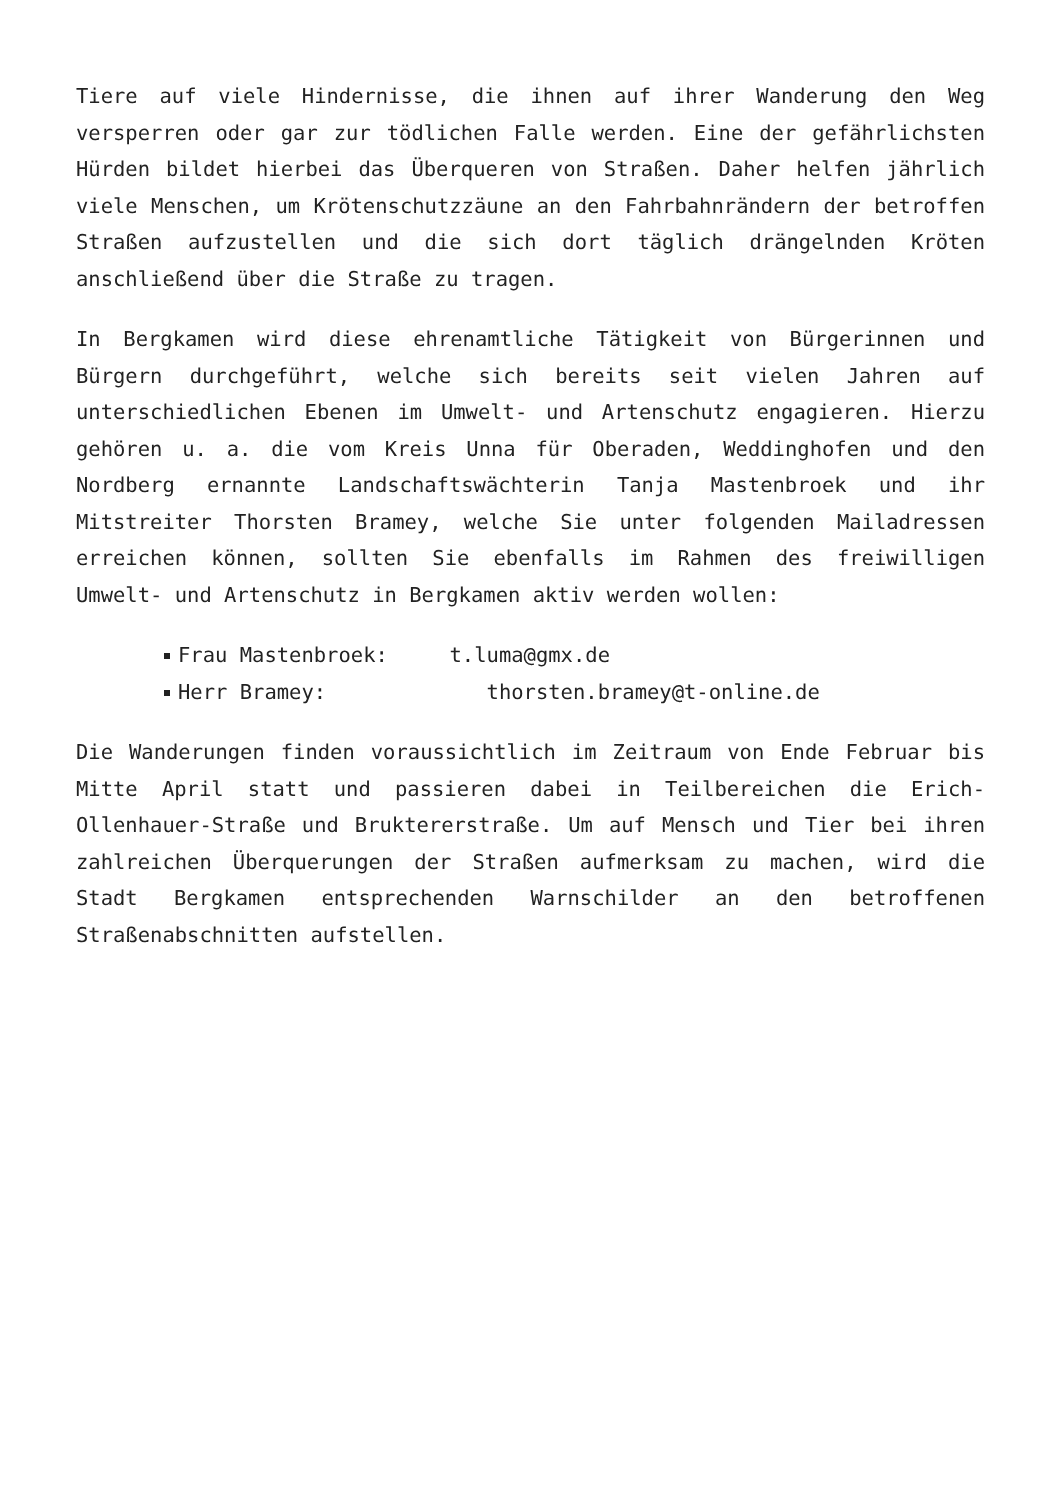Tiere auf viele Hindernisse, die ihnen auf ihrer Wanderung den Weg versperren oder gar zur tödlichen Falle werden. Eine der gefährlichsten Hürden bildet hierbei das Überqueren von Straßen. Daher helfen jährlich viele Menschen, um Krötenschutzzäune an den Fahrbahnrändern der betroffen Straßen aufzustellen und die sich dort täglich drängelnden Kröten anschließend über die Straße zu tragen.
In Bergkamen wird diese ehrenamtliche Tätigkeit von Bürgerinnen und Bürgern durchgeführt, welche sich bereits seit vielen Jahren auf unterschiedlichen Ebenen im Umwelt- und Artenschutz engagieren. Hierzu gehören u. a. die vom Kreis Unna für Oberaden, Weddinghofen und den Nordberg ernannte Landschaftswächterin Tanja Mastenbroek und ihr Mitstreiter Thorsten Bramey, welche Sie unter folgenden Mailadressen erreichen können, sollten Sie ebenfalls im Rahmen des freiwilligen Umwelt- und Artenschutz in Bergkamen aktiv werden wollen:
Frau Mastenbroek: t.luma@gmx.de
Herr Bramey: thorsten.bramey@t-online.de
Die Wanderungen finden voraussichtlich im Zeitraum von Ende Februar bis Mitte April statt und passieren dabei in Teilbereichen die Erich-Ollenhauer-Straße und Bruktererstraße. Um auf Mensch und Tier bei ihren zahlreichen Überquerungen der Straßen aufmerksam zu machen, wird die Stadt Bergkamen entsprechenden Warnschilder an den betroffenen Straßenabschnitten aufstellen.